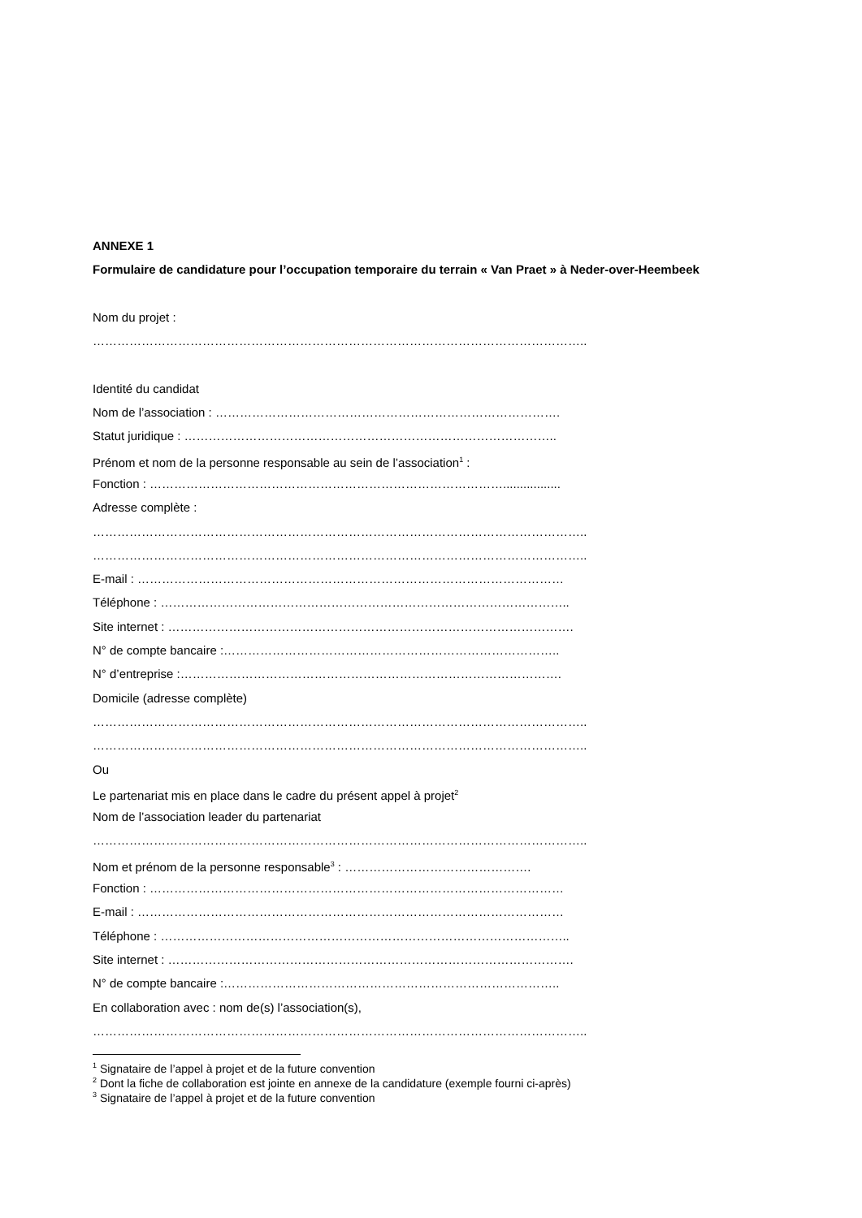ANNEXE 1
Formulaire de candidature pour l’occupation temporaire du terrain « Van Praet » à Neder-over-Heembeek
Nom du projet :
…………………………………………………………………………………………………………..
Identité du candidat
Nom de l’association : ………………………………………………………………………….
Statut juridique : ………………………………………………………………………………..
Prénom et nom de la personne responsable au sein de l’association<sup>1</sup> :
Fonction : …………………………………………………………………………….................
Adresse complète :
…………………………………………………………………………………………………………..
…………………………………………………………………………………………………………..
E-mail : ……………………………………………………………………………………………
Téléphone : ………………………………………………………………………………………..
Site internet : ……………………………………………………………………………………….
N° de compte bancaire :………………………………………………………………………..
N° d’entreprise :………………………………………………………………………………….
Domicile (adresse complète)
…………………………………………………………………………………………………………..
…………………………………………………………………………………………………………..
Ou
Le partenariat mis en place dans le cadre du présent appel à projet<sup>2</sup>
Nom de l’association leader du partenariat
…………………………………………………………………………………………………………..
Nom et prénom de la personne responsable<sup>3</sup> : ……………………………………….
Fonction : …………………………………………………………………………………………
E-mail : ……………………………………………………………………………………………
Téléphone : ………………………………………………………………………………………..
Site internet : ……………………………………………………………………………………….
N° de compte bancaire :………………………………………………………………………..
En collaboration avec : nom de(s) l’association(s),
…………………………………………………………………………………………………………..
<sup>1</sup> Signataire de l’appel à projet et de la future convention
<sup>2</sup> Dont la fiche de collaboration est jointe en annexe de la candidature (exemple fourni ci-après)
<sup>3</sup> Signataire de l’appel à projet et de la future convention